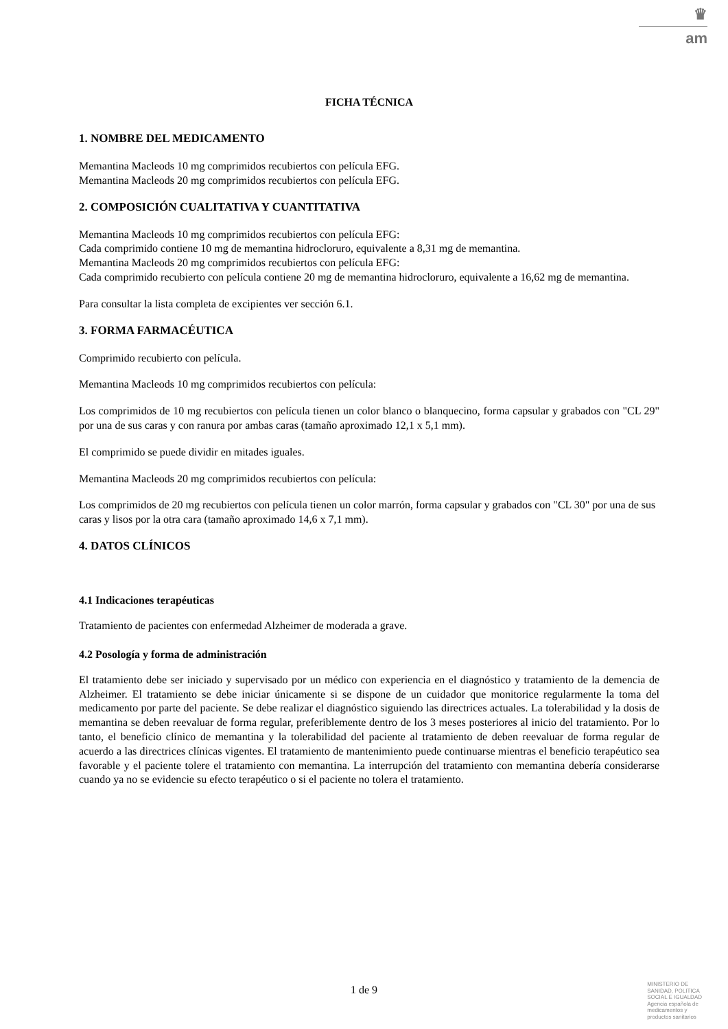♛
am
FICHA TÉCNICA
1. NOMBRE DEL MEDICAMENTO
Memantina Macleods 10 mg comprimidos recubiertos con película EFG.
Memantina Macleods 20 mg comprimidos recubiertos con película EFG.
2. COMPOSICIÓN CUALITATIVA Y CUANTITATIVA
Memantina Macleods 10 mg comprimidos recubiertos con película EFG:
Cada comprimido contiene 10 mg de memantina hidrocloruro, equivalente a 8,31 mg de memantina.
Memantina Macleods 20 mg comprimidos recubiertos con película EFG:
Cada comprimido recubierto con película contiene 20 mg de memantina hidrocloruro, equivalente a 16,62 mg de memantina.
Para consultar la lista completa de excipientes ver sección 6.1.
3. FORMA FARMACÉUTICA
Comprimido recubierto con película.
Memantina Macleods 10 mg comprimidos recubiertos con película:
Los comprimidos de 10 mg recubiertos con película tienen un color blanco o blanquecino, forma capsular y grabados con "CL 29" por una de sus caras y con ranura por ambas caras (tamaño aproximado 12,1 x 5,1 mm).
El comprimido se puede dividir en mitades iguales.
Memantina Macleods 20 mg comprimidos recubiertos con película:
Los comprimidos de 20 mg recubiertos con película tienen un color marrón, forma capsular y grabados con "CL 30" por una de sus caras y lisos por la otra cara (tamaño aproximado 14,6 x 7,1 mm).
4. DATOS CLÍNICOS
4.1 Indicaciones terapéuticas
Tratamiento de pacientes con enfermedad Alzheimer de moderada a grave.
4.2 Posología y forma de administración
El tratamiento debe ser iniciado y supervisado por un médico con experiencia en el diagnóstico y tratamiento de la demencia de Alzheimer. El tratamiento se debe iniciar únicamente si se dispone de un cuidador que monitorice regularmente la toma del medicamento por parte del paciente. Se debe realizar el diagnóstico siguiendo las directrices actuales. La tolerabilidad y la dosis de memantina se deben reevaluar de forma regular, preferiblemente dentro de los 3 meses posteriores al inicio del tratamiento. Por lo tanto, el beneficio clínico de memantina y la tolerabilidad del paciente al tratamiento de deben reevaluar de forma regular de acuerdo a las directrices clínicas vigentes. El tratamiento de mantenimiento puede continuarse mientras el beneficio terapéutico sea favorable y el paciente tolere el tratamiento con memantina. La interrupción del tratamiento con memantina debería considerarse cuando ya no se evidencie su efecto terapéutico o si el paciente no tolera el tratamiento.
1 de 9
MINISTERIO DE
SANIDAD, POLITICA
SOCIAL E IGUALDAD
Agencia española de
medicamentos y
productos sanitarios